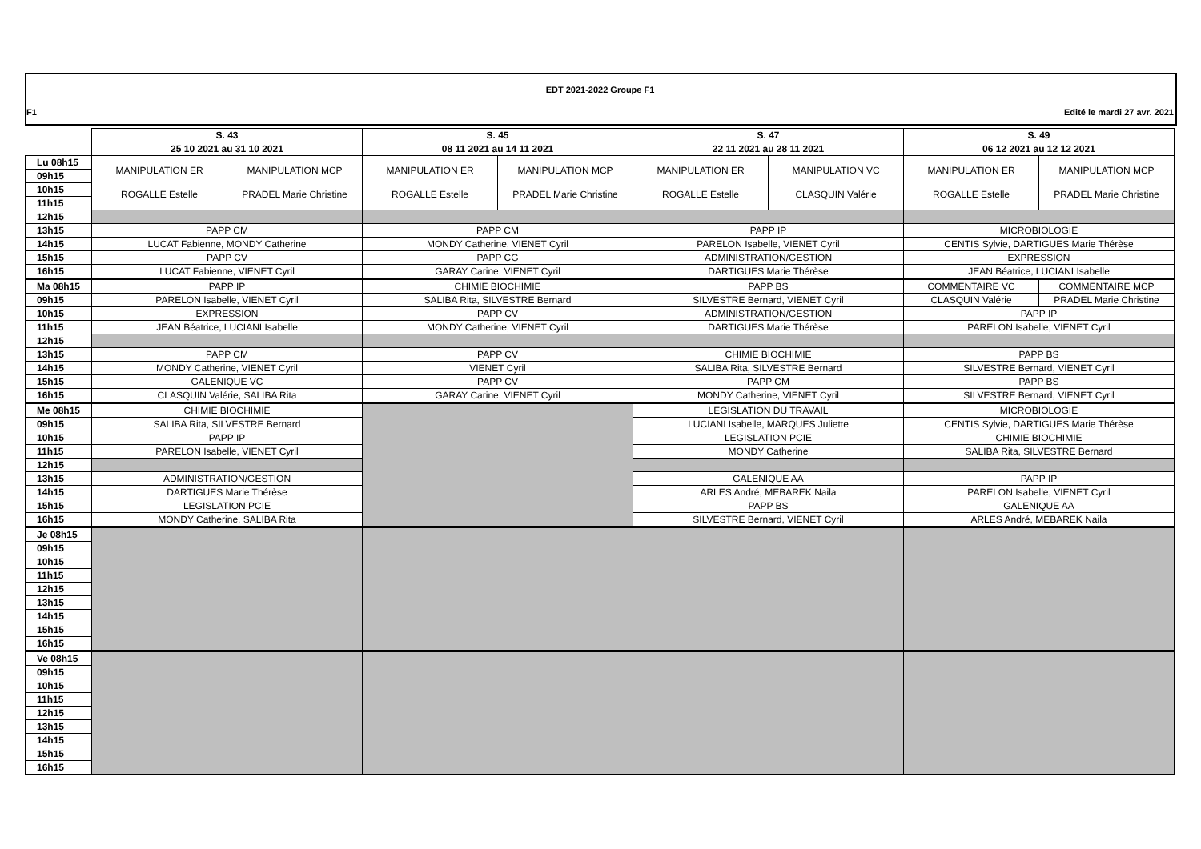EDT 2021-2022 Groupe F1
F1 Edité le mardi 27 avr. 2021
| | S. 43 | | S. 45 | | S. 47 | | S. 49 | |
| | 25 10 2021 au 31 10 2021 | | 08 11 2021 au 14 11 2021 | | 22 11 2021 au 28 11 2021 | | 06 12 2021 au 12 12 2021 | |
| Lu 08h15 | MANIPULATION ER ROGALLE Estelle | MANIPULATION MCP PRADEL Marie Christine | MANIPULATION ER ROGALLE Estelle | MANIPULATION MCP PRADEL Marie Christine | MANIPULATION ER ROGALLE Estelle | MANIPULATION VC CLASQUIN Valérie | MANIPULATION ER ROGALLE Estelle | MANIPULATION MCP PRADEL Marie Christine |
| 09h15 | | | | | | | | |
| 10h15 | | | | | | | | |
| 11h15 | | | | | | | | |
| 12h15 | | | | | | | | |
| 13h15 | PAPP CM | | PAPP CM | | PAPP IP | | MICROBIOLOGIE | |
| 14h15 | LUCAT Fabienne, MONDY Catherine | | MONDY Catherine, VIENET Cyril | | PARELON Isabelle, VIENET Cyril | | CENTIS Sylvie, DARTIGUES Marie Thérèse | |
| 15h15 | PAPP CV | | PAPP CG | | ADMINISTRATION/GESTION | | EXPRESSION | |
| 16h15 | LUCAT Fabienne, VIENET Cyril | | GARAY Carine, VIENET Cyril | | DARTIGUES Marie Thérèse | | JEAN Béatrice, LUCIANI Isabelle | |
| Ma 08h15 | PAPP IP | | CHIMIE BIOCHIMIE | | PAPP BS | | COMMENTAIRE VC | COMMENTAIRE MCP |
| 09h15 | PARELON Isabelle, VIENET Cyril | | SALIBA Rita, SILVESTRE Bernard | | SILVESTRE Bernard, VIENET Cyril | | CLASQUIN Valérie | PRADEL Marie Christine |
| 10h15 | EXPRESSION | | PAPP CV | | ADMINISTRATION/GESTION | | PAPP IP | |
| 11h15 | JEAN Béatrice, LUCIANI Isabelle | | MONDY Catherine, VIENET Cyril | | DARTIGUES Marie Thérèse | | PARELON Isabelle, VIENET Cyril | |
| 12h15 | | | | | | | | |
| 13h15 | PAPP CM | | PAPP CV | | CHIMIE BIOCHIMIE | | PAPP BS | |
| 14h15 | MONDY Catherine, VIENET Cyril | | VIENET Cyril | | SALIBA Rita, SILVESTRE Bernard | | SILVESTRE Bernard, VIENET Cyril | |
| 15h15 | GALENIQUE VC | | PAPP CV | | PAPP CM | | PAPP BS | |
| 16h15 | CLASQUIN Valérie, SALIBA Rita | | GARAY Carine, VIENET Cyril | | MONDY Catherine, VIENET Cyril | | SILVESTRE Bernard, VIENET Cyril | |
| Me 08h15 | CHIMIE BIOCHIMIE | | | | LEGISLATION DU TRAVAIL | | MICROBIOLOGIE | |
| 09h15 | SALIBA Rita, SILVESTRE Bernard | | | | LUCIANI Isabelle, MARQUES Juliette | | CENTIS Sylvie, DARTIGUES Marie Thérèse | |
| 10h15 | PAPP IP | | | | LEGISLATION PCIE | | CHIMIE BIOCHIMIE | |
| 11h15 | PARELON Isabelle, VIENET Cyril | | | | MONDY Catherine | | SALIBA Rita, SILVESTRE Bernard | |
| 12h15 | | | | | | | | |
| 13h15 | ADMINISTRATION/GESTION | | | | GALENIQUE AA | | PAPP IP | |
| 14h15 | DARTIGUES Marie Thérèse | | | | ARLES André, MEBAREK Naila | | PARELON Isabelle, VIENET Cyril | |
| 15h15 | LEGISLATION PCIE | | | | PAPP BS | | GALENIQUE AA | |
| 16h15 | MONDY Catherine, SALIBA Rita | | | | SILVESTRE Bernard, VIENET Cyril | | ARLES André, MEBAREK Naila | |
| Je 08h15 | | | | | | | | |
| 09h15 | | | | | | | | |
| 10h15 | | | | | | | | |
| 11h15 | | | | | | | | |
| 12h15 | | | | | | | | |
| 13h15 | | | | | | | | |
| 14h15 | | | | | | | | |
| 15h15 | | | | | | | | |
| 16h15 | | | | | | | | |
| Ve 08h15 | | | | | | | | |
| 09h15 | | | | | | | | |
| 10h15 | | | | | | | | |
| 11h15 | | | | | | | | |
| 12h15 | | | | | | | | |
| 13h15 | | | | | | | | |
| 14h15 | | | | | | | | |
| 15h15 | | | | | | | | |
| 16h15 | | | | | | | | |